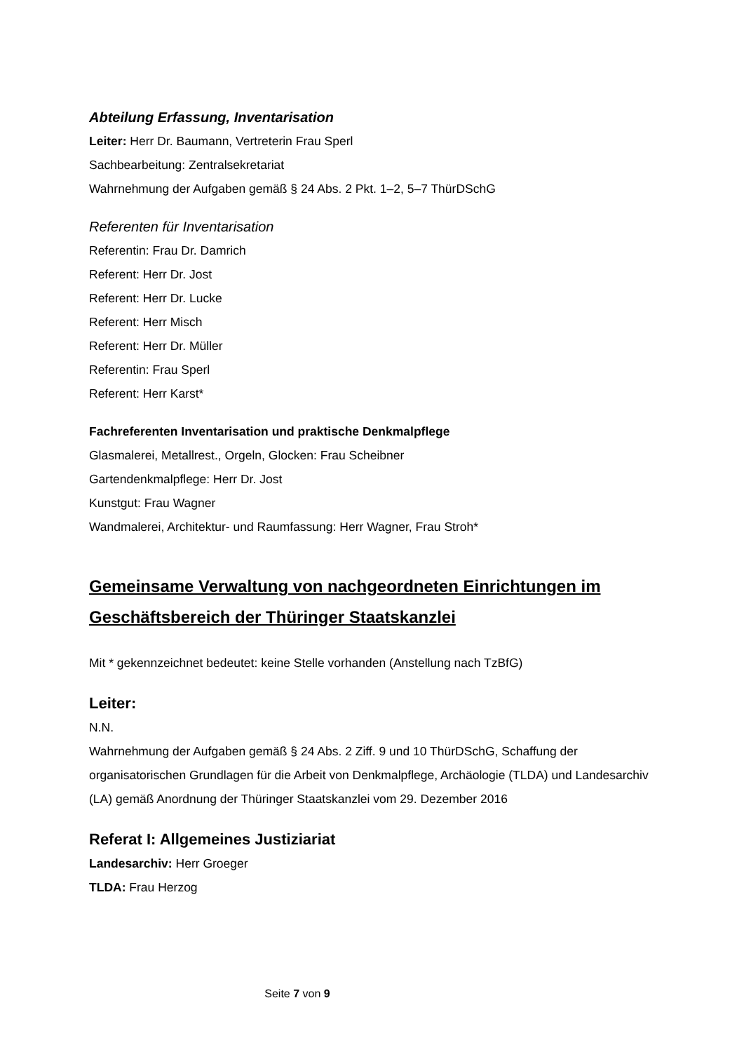Abteilung Erfassung, Inventarisation
Leiter: Herr Dr. Baumann, Vertreterin Frau Sperl
Sachbearbeitung: Zentralsekretariat
Wahrnehmung der Aufgaben gemäß § 24 Abs. 2 Pkt. 1–2, 5–7 ThürDSchG
Referenten für Inventarisation
Referentin: Frau Dr. Damrich
Referent: Herr Dr. Jost
Referent: Herr Dr. Lucke
Referent: Herr Misch
Referent: Herr Dr. Müller
Referentin: Frau Sperl
Referent: Herr Karst*
Fachreferenten Inventarisation und praktische Denkmalpflege
Glasmalerei, Metallrest., Orgeln, Glocken: Frau Scheibner
Gartendenkmalpflege: Herr Dr. Jost
Kunstgut: Frau Wagner
Wandmalerei, Architektur- und Raumfassung: Herr Wagner, Frau Stroh*
Gemeinsame Verwaltung von nachgeordneten Einrichtungen im Geschäftsbereich der Thüringer Staatskanzlei
Mit * gekennzeichnet bedeutet: keine Stelle vorhanden (Anstellung nach TzBfG)
Leiter:
N.N.
Wahrnehmung der Aufgaben gemäß § 24 Abs. 2 Ziff. 9 und 10 ThürDSchG, Schaffung der organisatorischen Grundlagen für die Arbeit von Denkmalpflege, Archäologie (TLDA) und Landesarchiv (LA) gemäß Anordnung der Thüringer Staatskanzlei vom 29. Dezember 2016
Referat I: Allgemeines Justiziariat
Landesarchiv: Herr Groeger
TLDA: Frau Herzog
Seite 7 von 9